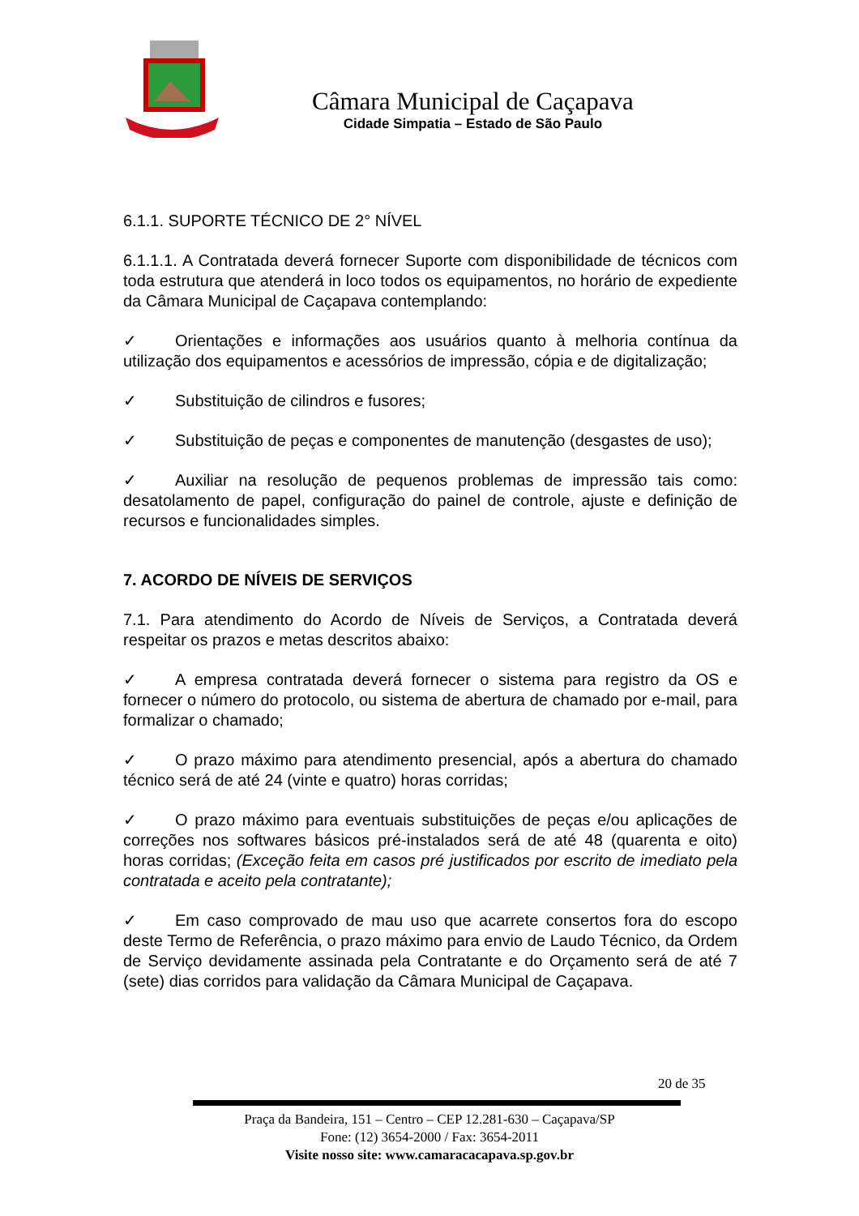Câmara Municipal de Caçapava
Cidade Simpatia – Estado de São Paulo
6.1.1. SUPORTE TÉCNICO DE 2° NÍVEL
6.1.1.1. A Contratada deverá fornecer Suporte com disponibilidade de técnicos com toda estrutura que atenderá in loco todos os equipamentos, no horário de expediente da Câmara Municipal de Caçapava contemplando:
✓ Orientações e informações aos usuários quanto à melhoria contínua da utilização dos equipamentos e acessórios de impressão, cópia e de digitalização;
✓ Substituição de cilindros e fusores;
✓ Substituição de peças e componentes de manutenção (desgastes de uso);
✓ Auxiliar na resolução de pequenos problemas de impressão tais como: desatolamento de papel, configuração do painel de controle, ajuste e definição de recursos e funcionalidades simples.
7. ACORDO DE NÍVEIS DE SERVIÇOS
7.1. Para atendimento do Acordo de Níveis de Serviços, a Contratada deverá respeitar os prazos e metas descritos abaixo:
✓ A empresa contratada deverá fornecer o sistema para registro da OS e fornecer o número do protocolo, ou sistema de abertura de chamado por e-mail, para formalizar o chamado;
✓ O prazo máximo para atendimento presencial, após a abertura do chamado técnico será de até 24 (vinte e quatro) horas corridas;
✓ O prazo máximo para eventuais substituições de peças e/ou aplicações de correções nos softwares básicos pré-instalados será de até 48 (quarenta e oito) horas corridas; (Exceção feita em casos pré justificados por escrito de imediato pela contratada e aceito pela contratante);
✓ Em caso comprovado de mau uso que acarrete consertos fora do escopo deste Termo de Referência, o prazo máximo para envio de Laudo Técnico, da Ordem de Serviço devidamente assinada pela Contratante e do Orçamento será de até 7 (sete) dias corridos para validação da Câmara Municipal de Caçapava.
20 de 35
Praça da Bandeira, 151 – Centro – CEP 12.281-630 – Caçapava/SP
Fone: (12) 3654-2000 / Fax: 3654-2011
Visite nosso site: www.camaracacapava.sp.gov.br